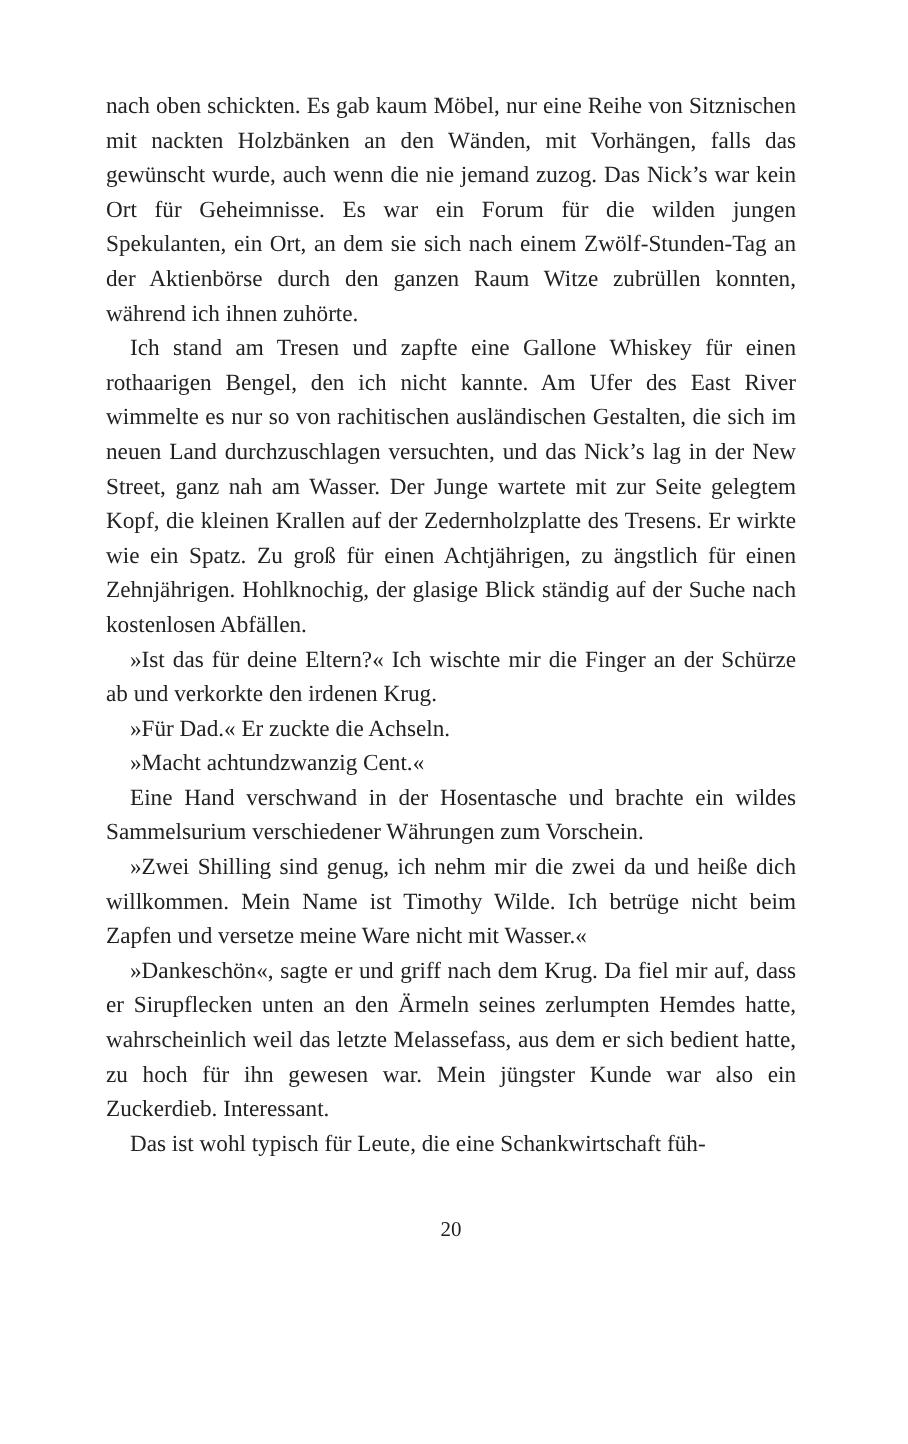nach oben schickten. Es gab kaum Möbel, nur eine Reihe von Sitznischen mit nackten Holzbänken an den Wänden, mit Vorhängen, falls das gewünscht wurde, auch wenn die nie jemand zuzog. Das Nick’s war kein Ort für Geheimnisse. Es war ein Forum für die wilden jungen Spekulanten, ein Ort, an dem sie sich nach einem Zwölf-Stunden-Tag an der Aktienbörse durch den ganzen Raum Witze zubrüllen konnten, während ich ihnen zuhörte.
Ich stand am Tresen und zapfte eine Gallone Whiskey für einen rothaarigen Bengel, den ich nicht kannte. Am Ufer des East River wimmelte es nur so von rachitischen ausländischen Gestalten, die sich im neuen Land durchzuschlagen versuchten, und das Nick’s lag in der New Street, ganz nah am Wasser. Der Junge wartete mit zur Seite gelegtem Kopf, die kleinen Krallen auf der Zedernholzplatte des Tresens. Er wirkte wie ein Spatz. Zu groß für einen Achtjährigen, zu ängstlich für einen Zehnjährigen. Hohlknochig, der glasige Blick ständig auf der Suche nach kostenlosen Abfällen.
»Ist das für deine Eltern?« Ich wischte mir die Finger an der Schürze ab und verkorkte den irdenen Krug.
»Für Dad.« Er zuckte die Achseln.
»Macht achtundzwanzig Cent.«
Eine Hand verschwand in der Hosentasche und brachte ein wildes Sammelsurium verschiedener Währungen zum Vorschein.
»Zwei Shilling sind genug, ich nehm mir die zwei da und heiße dich willkommen. Mein Name ist Timothy Wilde. Ich betrüge nicht beim Zapfen und versetze meine Ware nicht mit Wasser.«
»Dankeschön«, sagte er und griff nach dem Krug. Da fiel mir auf, dass er Sirupflecken unten an den Ärmeln seines zerlumpten Hemdes hatte, wahrscheinlich weil das letzte Melassefass, aus dem er sich bedient hatte, zu hoch für ihn gewesen war. Mein jüngster Kunde war also ein Zuckerdieb. Interessant.
Das ist wohl typisch für Leute, die eine Schankwirtschaft füh-
20